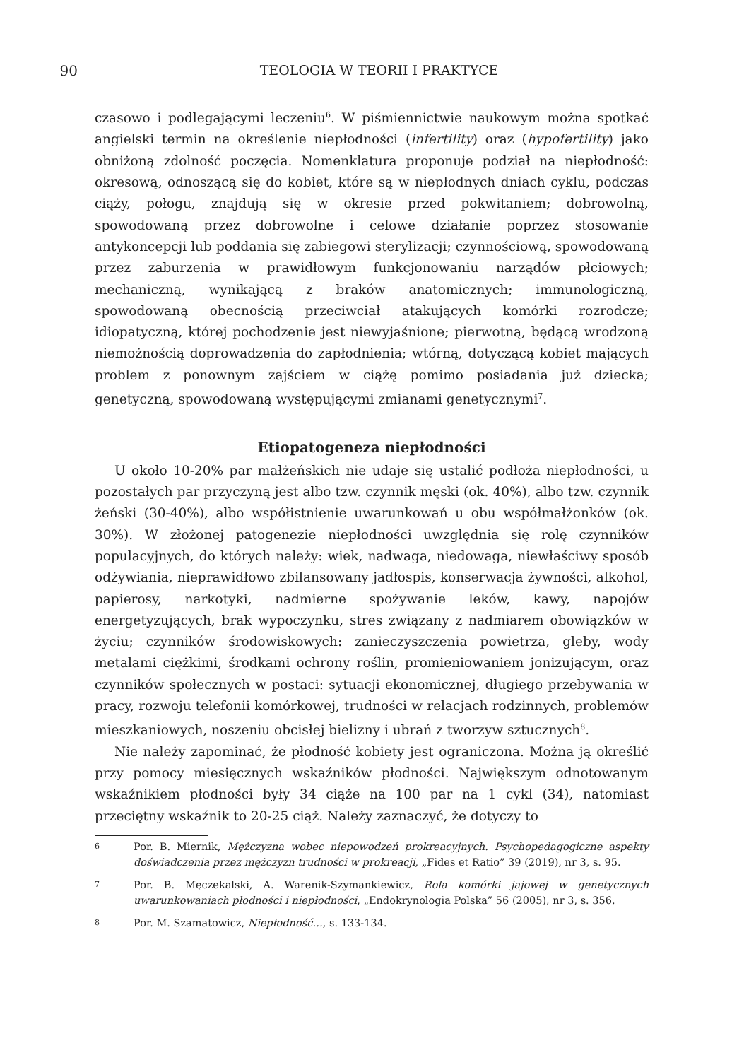90 TEOLOGIA W TEORII I PRAKTYCE
czasowo i podlegającymi leczeniu<sup>6</sup>. W piśmiennictwie naukowym można spotkać angielski termin na określenie niepłodności (infertility) oraz (hypofertility) jako obniżoną zdolność poczęcia. Nomenklatura proponuje podział na niepłodność: okresową, odnoszącą się do kobiet, które są w niepłodnych dniach cyklu, podczas ciąży, połogu, znajdują się w okresie przed pokwitaniem; dobrowolną, spowodowaną przez dobrowolne i celowe działanie poprzez stosowanie antykoncepcji lub poddania się zabiegowi sterylizacji; czynnościową, spowodowaną przez zaburzenia w prawidłowym funkcjonowaniu narządów płciowych; mechaniczną, wynikającą z braków anatomicznych; immunologiczną, spowodowaną obecnością przeciwciał atakujących komórki rozrodcze; idiopatyczną, której pochodzenie jest niewyjaśnione; pierwotną, będącą wrodzoną niemożnością doprowadzenia do zapłodnienia; wtórną, dotyczącą kobiet mających problem z ponownym zajściem w ciążę pomimo posiadania już dziecka; genetyczną, spowodowaną występującymi zmianami genetycznymi<sup>7</sup>.
Etiopatogeneza niepłodności
U około 10-20% par małżeńskich nie udaje się ustalić podłoża niepłodności, u pozostałych par przyczyną jest albo tzw. czynnik męski (ok. 40%), albo tzw. czynnik żeński (30-40%), albo współistnienie uwarunkowań u obu współmałżonków (ok. 30%). W złożonej patogenezie niepłodności uwzględnia się rolę czynników populacyjnych, do których należy: wiek, nadwaga, niedowaga, niewłaściwy sposób odżywiania, nieprawidłowo zbilansowany jadłospis, konserwacja żywności, alkohol, papierosy, narkotyki, nadmierne spożywanie leków, kawy, napojów energetyzujących, brak wypoczynku, stres związany z nadmiarem obowiązków w życiu; czynników środowiskowych: zanieczyszczenia powietrza, gleby, wody metalami ciężkimi, środkami ochrony roślin, promieniowaniem jonizującym, oraz czynników społecznych w postaci: sytuacji ekonomicznej, długiego przebywania w pracy, rozwoju telefonii komórkowej, trudności w relacjach rodzinnych, problemów mieszkaniowych, noszeniu obcisłej bielizny i ubrań z tworzyw sztucznych<sup>8</sup>.
Nie należy zapominać, że płodność kobiety jest ograniczona. Można ją określić przy pomocy miesięcznych wskaźników płodności. Największym odnotowanym wskaźnikiem płodności były 34 ciąże na 100 par na 1 cykl (34), natomiast przeciętny wskaźnik to 20-25 ciąż. Należy zaznaczyć, że dotyczy to
6 Por. B. Miernik, Mężczyzna wobec niepowodzeń prokreacyjnych. Psychopedagogiczne aspekty doświadczenia przez mężczyzn trudności w prokreacji, „Fides et Ratio” 39 (2019), nr 3, s. 95.
7 Por. B. Męczekalski, A. Warenik-Szymankiewicz, Rola komórki jajowej w genetycznych uwarunkowaniach płodności i niepłodności, „Endokrynologia Polska” 56 (2005), nr 3, s. 356.
8 Por. M. Szamatowicz, Niepłodność…, s. 133-134.